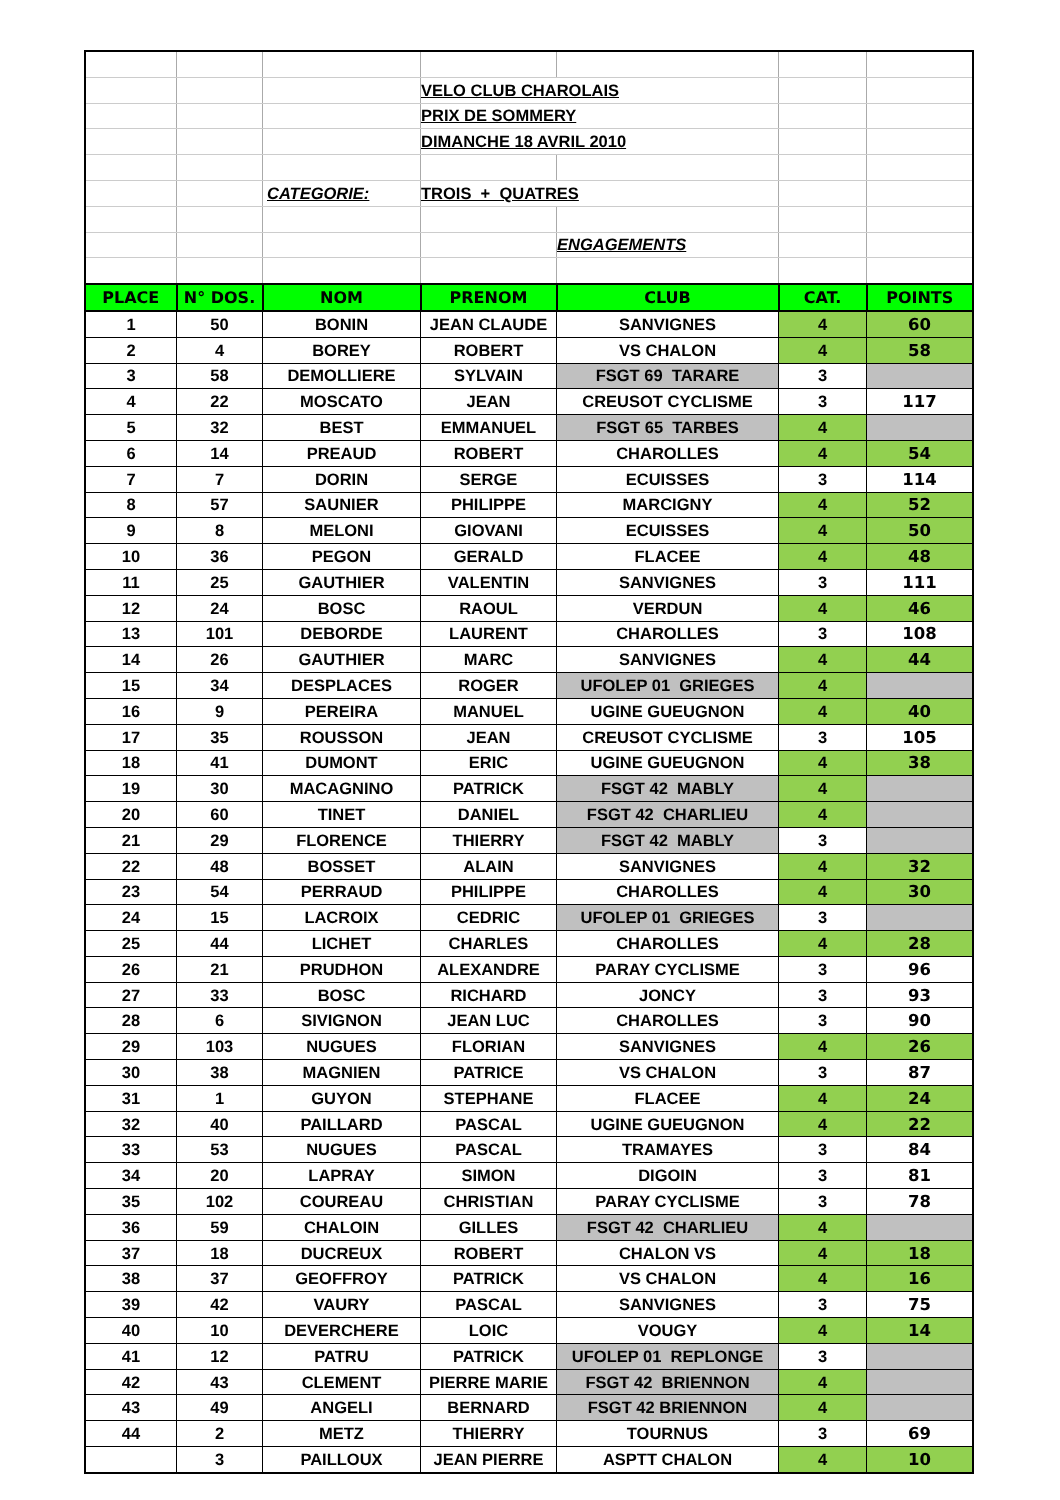| | | | VELO CLUB CHAROLAIS | | | |
| | | | PRIX DE SOMMERY | | | |
| | | | DIMANCHE 18 AVRIL 2010 | | | |
| | | CATEGORIE: | TROIS + QUATRES | | | |
| | | | | ENGAGEMENTS | | |
| PLACE | N° DOS. | NOM | PRENOM | CLUB | CAT. | POINTS |
| 1 | 50 | BONIN | JEAN CLAUDE | SANVIGNES | 4 | 60 |
| 2 | 4 | BOREY | ROBERT | VS CHALON | 4 | 58 |
| 3 | 58 | DEMOLLIERE | SYLVAIN | FSGT 69 TARARE | 3 | |
| 4 | 22 | MOSCATO | JEAN | CREUSOT CYCLISME | 3 | 117 |
| 5 | 32 | BEST | EMMANUEL | FSGT 65 TARBES | 4 | |
| 6 | 14 | PREAUD | ROBERT | CHAROLLES | 4 | 54 |
| 7 | 7 | DORIN | SERGE | ECUISSES | 3 | 114 |
| 8 | 57 | SAUNIER | PHILIPPE | MARCIGNY | 4 | 52 |
| 9 | 8 | MELONI | GIOVANI | ECUISSES | 4 | 50 |
| 10 | 36 | PEGON | GERALD | FLACEE | 4 | 48 |
| 11 | 25 | GAUTHIER | VALENTIN | SANVIGNES | 3 | 111 |
| 12 | 24 | BOSC | RAOUL | VERDUN | 4 | 46 |
| 13 | 101 | DEBORDE | LAURENT | CHAROLLES | 3 | 108 |
| 14 | 26 | GAUTHIER | MARC | SANVIGNES | 4 | 44 |
| 15 | 34 | DESPLACES | ROGER | UFOLEP 01 GRIEGES | 4 | |
| 16 | 9 | PEREIRA | MANUEL | UGINE GUEUGNON | 4 | 40 |
| 17 | 35 | ROUSSON | JEAN | CREUSOT CYCLISME | 3 | 105 |
| 18 | 41 | DUMONT | ERIC | UGINE GUEUGNON | 4 | 38 |
| 19 | 30 | MACAGNINO | PATRICK | FSGT 42 MABLY | 4 | |
| 20 | 60 | TINET | DANIEL | FSGT 42 CHARLIEU | 4 | |
| 21 | 29 | FLORENCE | THIERRY | FSGT 42 MABLY | 3 | |
| 22 | 48 | BOSSET | ALAIN | SANVIGNES | 4 | 32 |
| 23 | 54 | PERRAUD | PHILIPPE | CHAROLLES | 4 | 30 |
| 24 | 15 | LACROIX | CEDRIC | UFOLEP 01 GRIEGES | 3 | |
| 25 | 44 | LICHET | CHARLES | CHAROLLES | 4 | 28 |
| 26 | 21 | PRUDHON | ALEXANDRE | PARAY CYCLISME | 3 | 96 |
| 27 | 33 | BOSC | RICHARD | JONCY | 3 | 93 |
| 28 | 6 | SIVIGNON | JEAN LUC | CHAROLLES | 3 | 90 |
| 29 | 103 | NUGUES | FLORIAN | SANVIGNES | 4 | 26 |
| 30 | 38 | MAGNIEN | PATRICE | VS CHALON | 3 | 87 |
| 31 | 1 | GUYON | STEPHANE | FLACEE | 4 | 24 |
| 32 | 40 | PAILLARD | PASCAL | UGINE GUEUGNON | 4 | 22 |
| 33 | 53 | NUGUES | PASCAL | TRAMAYES | 3 | 84 |
| 34 | 20 | LAPRAY | SIMON | DIGOIN | 3 | 81 |
| 35 | 102 | COUREAU | CHRISTIAN | PARAY CYCLISME | 3 | 78 |
| 36 | 59 | CHALOIN | GILLES | FSGT 42 CHARLIEU | 4 | |
| 37 | 18 | DUCREUX | ROBERT | CHALON VS | 4 | 18 |
| 38 | 37 | GEOFFROY | PATRICK | VS CHALON | 4 | 16 |
| 39 | 42 | VAURY | PASCAL | SANVIGNES | 3 | 75 |
| 40 | 10 | DEVERCHERE | LOIC | VOUGY | 4 | 14 |
| 41 | 12 | PATRU | PATRICK | UFOLEP 01 REPLONGE | 3 | |
| 42 | 43 | CLEMENT | PIERRE MARIE | FSGT 42 BRIENNON | 4 | |
| 43 | 49 | ANGELI | BERNARD | FSGT 42 BRIENNON | 4 | |
| 44 | 2 | METZ | THIERRY | TOURNUS | 3 | 69 |
| | 3 | PAILLOUX | JEAN PIERRE | ASPTT CHALON | 4 | 10 |